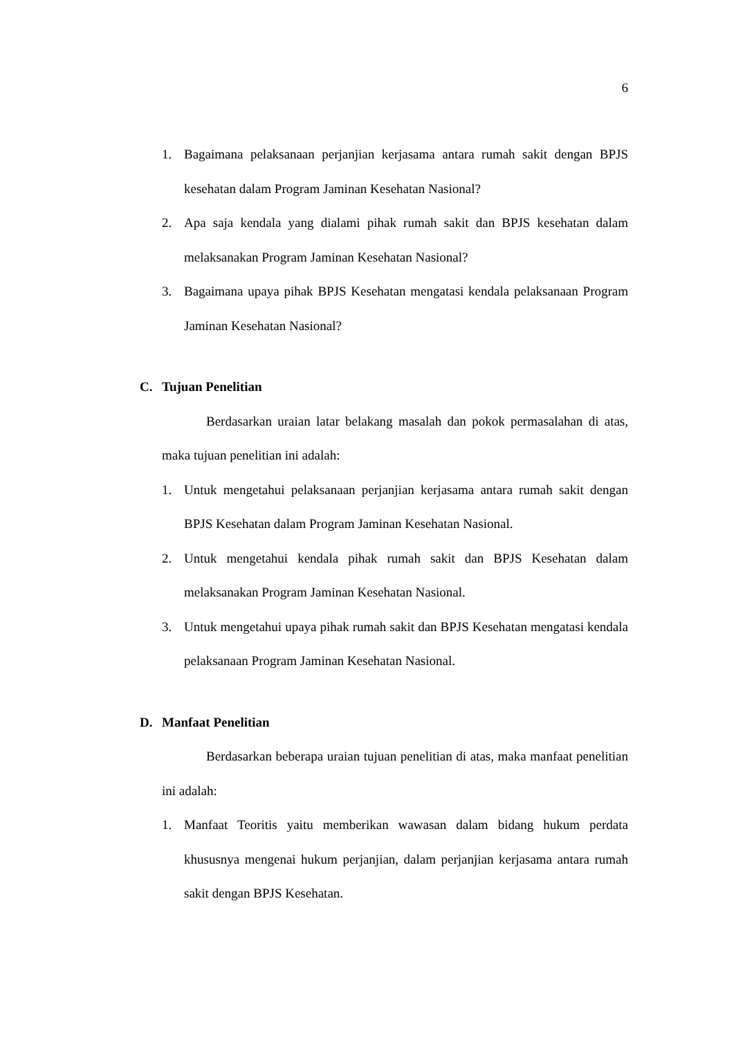6
1. Bagaimana pelaksanaan perjanjian kerjasama antara rumah sakit dengan BPJS kesehatan dalam Program Jaminan Kesehatan Nasional?
2. Apa saja kendala yang dialami pihak rumah sakit dan BPJS kesehatan dalam melaksanakan Program Jaminan Kesehatan Nasional?
3. Bagaimana upaya pihak BPJS Kesehatan mengatasi kendala pelaksanaan Program Jaminan Kesehatan Nasional?
C. Tujuan Penelitian
Berdasarkan uraian latar belakang masalah dan pokok permasalahan di atas, maka tujuan penelitian ini adalah:
1. Untuk mengetahui pelaksanaan perjanjian kerjasama antara rumah sakit dengan BPJS Kesehatan dalam Program Jaminan Kesehatan Nasional.
2. Untuk mengetahui kendala pihak rumah sakit dan BPJS Kesehatan dalam melaksanakan Program Jaminan Kesehatan Nasional.
3. Untuk mengetahui upaya pihak rumah sakit dan BPJS Kesehatan mengatasi kendala pelaksanaan Program Jaminan Kesehatan Nasional.
D. Manfaat Penelitian
Berdasarkan beberapa uraian tujuan penelitian di atas, maka manfaat penelitian ini adalah:
1. Manfaat Teoritis yaitu memberikan wawasan dalam bidang hukum perdata khususnya mengenai hukum perjanjian, dalam perjanjian kerjasama antara rumah sakit dengan BPJS Kesehatan.